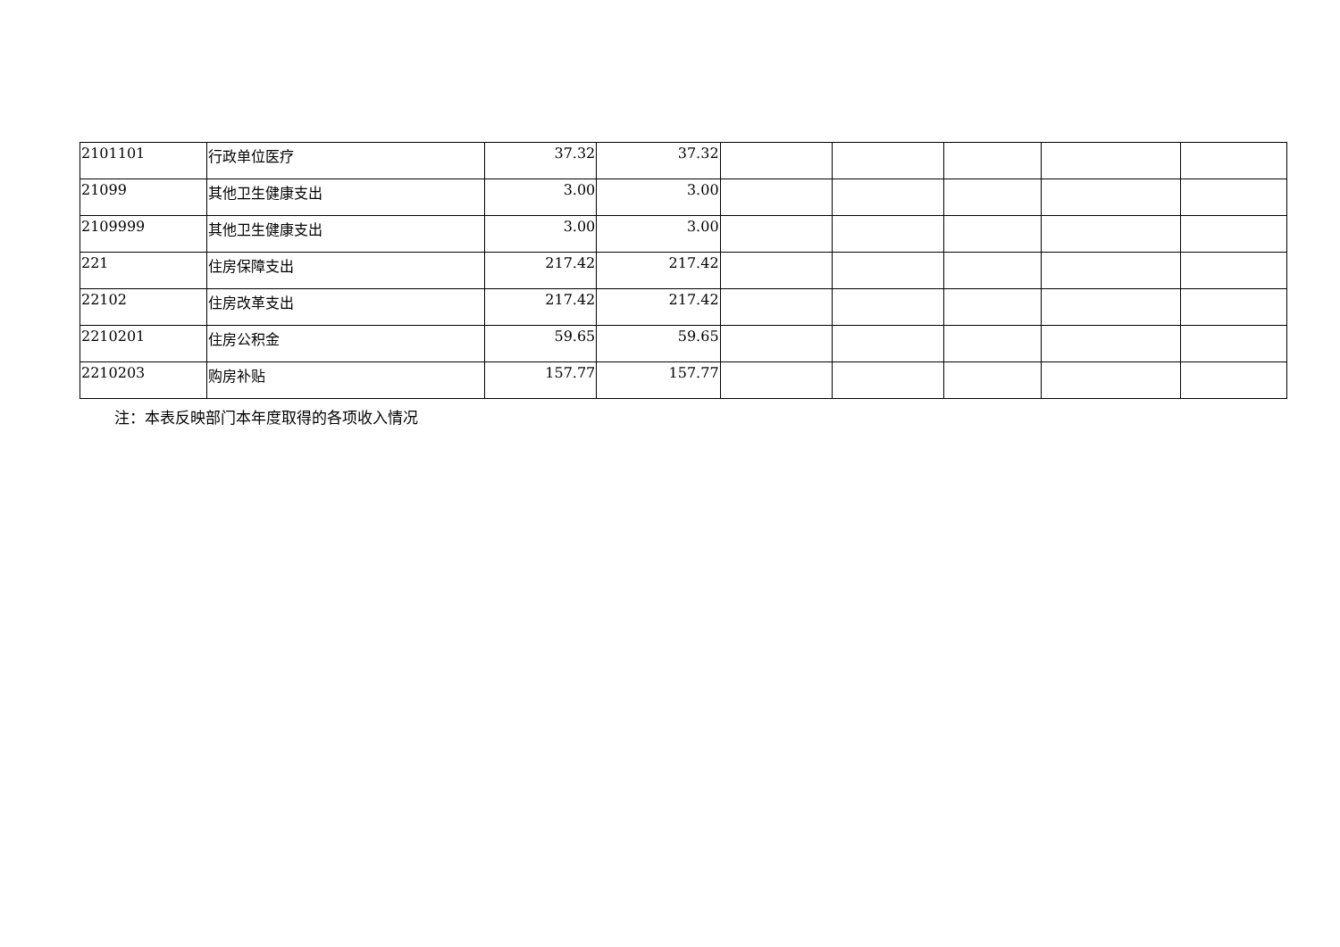| 2101101 | 行政单位医疗 | 37.32 | 37.32 | | | | | |
| 21099 | 其他卫生健康支出 | 3.00 | 3.00 | | | | | |
| 2109999 | 其他卫生健康支出 | 3.00 | 3.00 | | | | | |
| 221 | 住房保障支出 | 217.42 | 217.42 | | | | | |
| 22102 | 住房改革支出 | 217.42 | 217.42 | | | | | |
| 2210201 | 住房公积金 | 59.65 | 59.65 | | | | | |
| 2210203 | 购房补贴 | 157.77 | 157.77 | | | | | |
注：本表反映部门本年度取得的各项收入情况